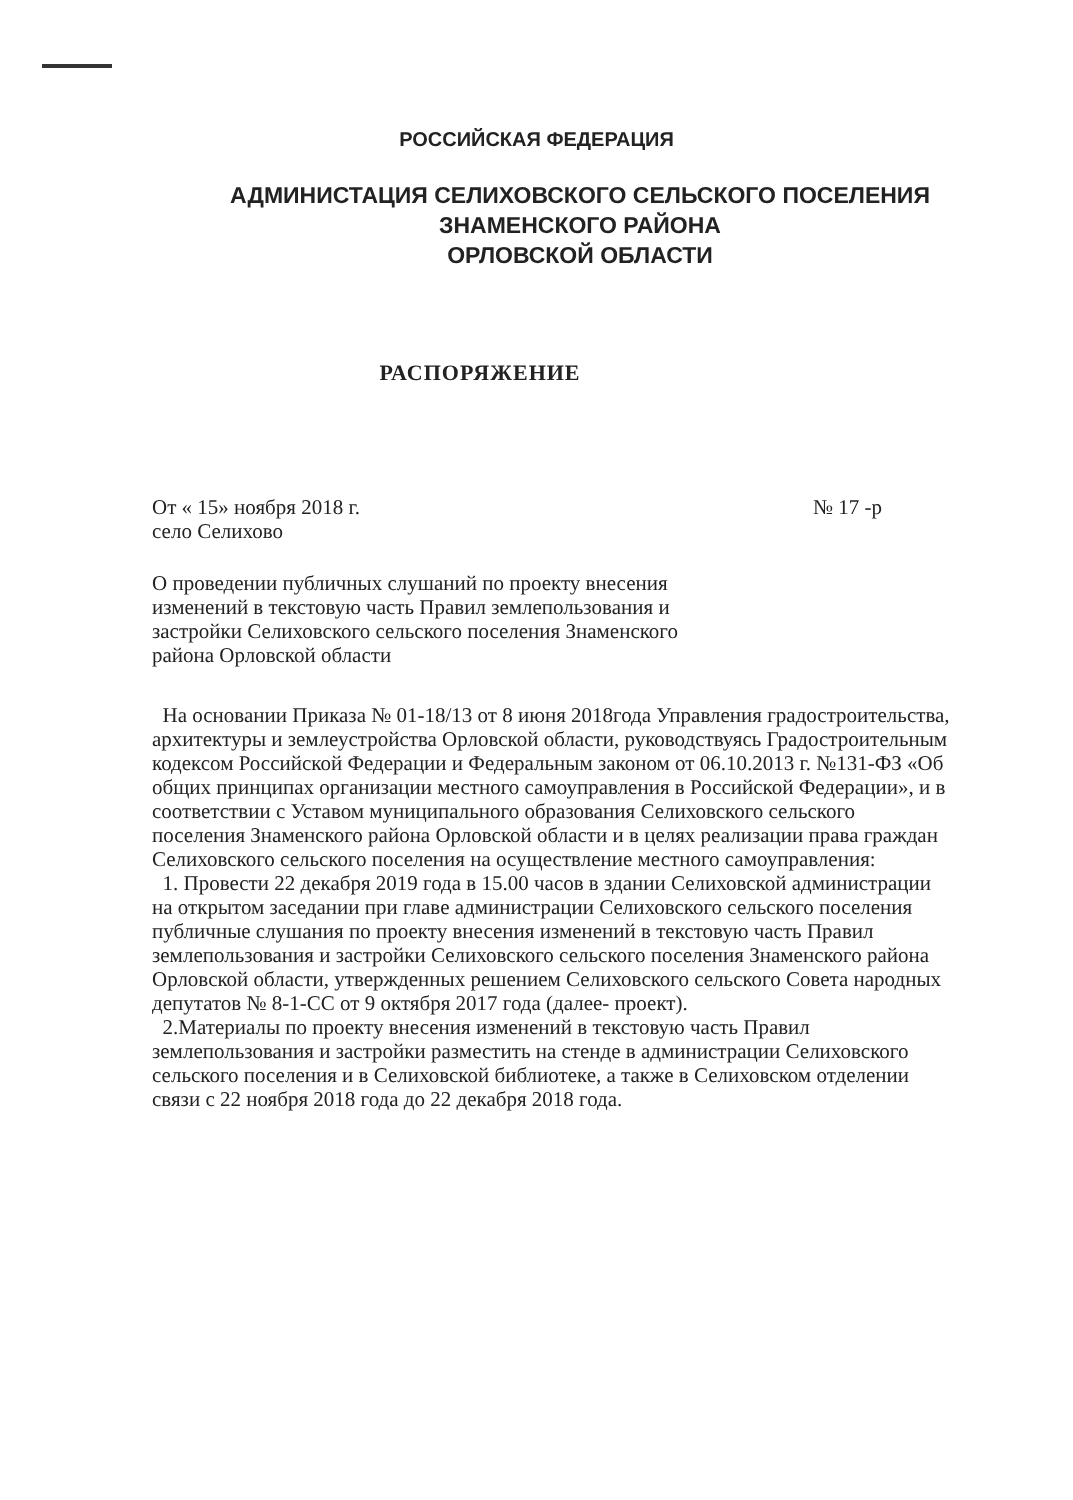РОССИЙСКАЯ ФЕДЕРАЦИЯ
АДМИНИСТАЦИЯ СЕЛИХОВСКОГО СЕЛЬСКОГО ПОСЕЛЕНИЯ
ЗНАМЕНСКОГО РАЙОНА
ОРЛОВСКОЙ ОБЛАСТИ
РАСПОРЯЖЕНИЕ
От « 15» ноября 2018 г. № 17 -р
село Селихово
О проведении публичных слушаний по проекту внесения изменений в текстовую часть Правил землепользования и застройки Селиховского сельского поселения Знаменского района Орловской области
На основании Приказа № 01-18/13 от 8 июня 2018года Управления градостроительства, архитектуры и землеустройства Орловской области, руководствуясь Градостроительным кодексом Российской Федерации и Федеральным законом от 06.10.2013 г. №131-ФЗ «Об общих принципах организации местного самоуправления в Российской Федерации», и в соответствии с Уставом муниципального образования Селиховского сельского поселения Знаменского района Орловской области и в целях реализации права граждан Селиховского сельского поселения на осуществление местного самоуправления:
1. Провести 22 декабря 2019 года в 15.00 часов в здании Селиховской администрации на открытом заседании при главе администрации Селиховского сельского поселения публичные слушания по проекту внесения изменений в текстовую часть Правил землепользования и застройки Селиховского сельского поселения Знаменского района Орловской области, утвержденных решением Селиховского сельского Совета народных депутатов № 8-1-СС от 9 октября 2017 года (далее- проект).
2.Материалы по проекту внесения изменений в текстовую часть Правил землепользования и застройки разместить на стенде в администрации Селиховского сельского поселения и в Селиховской библиотеке, а также в Селиховском отделении связи с 22 ноября 2018 года до 22 декабря 2018 года.